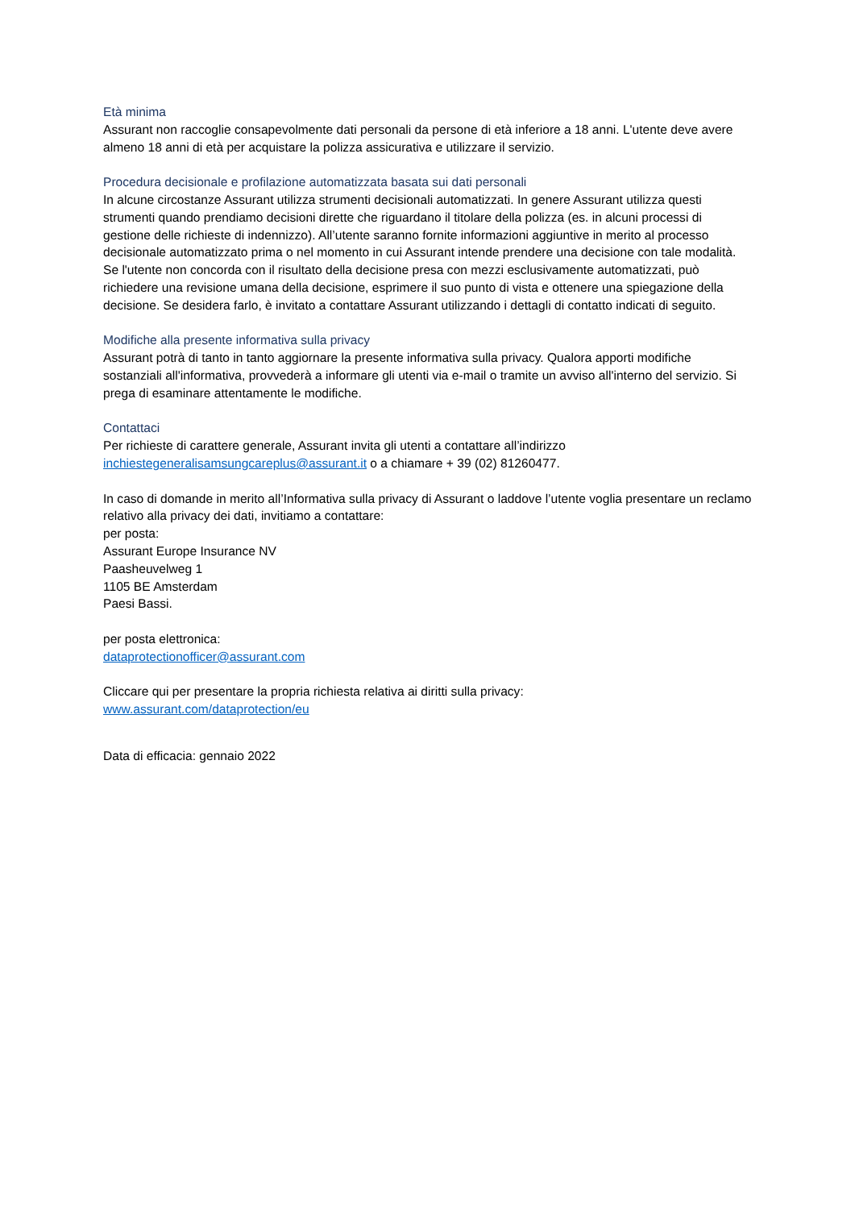Età minima
Assurant non raccoglie consapevolmente dati personali da persone di età inferiore a 18 anni. L'utente deve avere almeno 18 anni di età per acquistare la polizza assicurativa e utilizzare il servizio.
Procedura decisionale e profilazione automatizzata basata sui dati personali
In alcune circostanze Assurant utilizza strumenti decisionali automatizzati. In genere Assurant utilizza questi strumenti quando prendiamo decisioni dirette che riguardano il titolare della polizza (es. in alcuni processi di gestione delle richieste di indennizzo). All’utente saranno fornite informazioni aggiuntive in merito al processo decisionale automatizzato prima o nel momento in cui Assurant intende prendere una decisione con tale modalità. Se l'utente non concorda con il risultato della decisione presa con mezzi esclusivamente automatizzati, può richiedere una revisione umana della decisione, esprimere il suo punto di vista e ottenere una spiegazione della decisione. Se desidera farlo, è invitato a contattare Assurant utilizzando i dettagli di contatto indicati di seguito.
Modifiche alla presente informativa sulla privacy
Assurant potrà di tanto in tanto aggiornare la presente informativa sulla privacy. Qualora apporti modifiche sostanziali all'informativa, provvederà a informare gli utenti via e-mail o tramite un avviso all'interno del servizio. Si prega di esaminare attentamente le modifiche.
Contattaci
Per richieste di carattere generale, Assurant invita gli utenti a contattare all’indirizzo inchiestegeneralisamsungcareplus@assurant.it o a chiamare + 39 (02) 81260477.
In caso di domande in merito all’Informativa sulla privacy di Assurant o laddove l’utente voglia presentare un reclamo relativo alla privacy dei dati, invitiamo a contattare:
per posta:
Assurant Europe Insurance NV
Paasheuvelweg 1
1105 BE Amsterdam
Paesi Bassi.
per posta elettronica:
dataprotectionofficer@assurant.com
Cliccare qui per presentare la propria richiesta relativa ai diritti sulla privacy:
www.assurant.com/dataprotection/eu
Data di efficacia: gennaio 2022